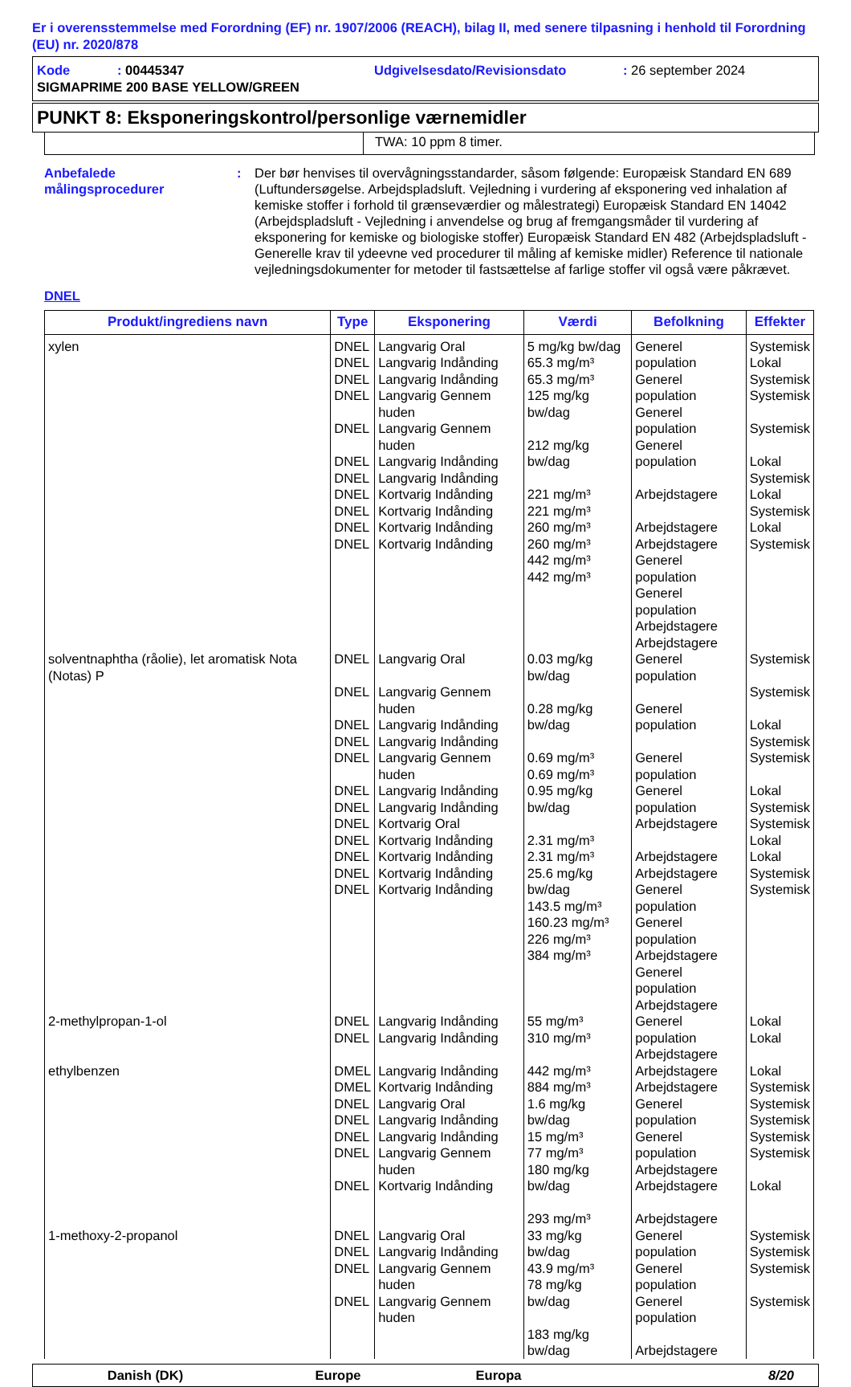Er i overensstemmelse med Forordning (EF) nr. 1907/2006 (REACH), bilag II, med senere tilpasning i henhold til Forordning (EU) nr. 2020/878
| Kode | : 00445347 | Udgivelsesdato/Revisionsdato | : 26 september 2024 |
| SIGMAPRIME 200 BASE YELLOW/GREEN | | | |
PUNKT 8: Eksponeringskontrol/personlige værnemidler
TWA: 10 ppm 8 timer.
Anbefalede målingsprocedurer
: Der bør henvises til overvågningsstandarder, såsom følgende: Europæisk Standard EN 689 (Luftundersøgelse. Arbejdspladsluft. Vejledning i vurdering af eksponering ved inhalation af kemiske stoffer i forhold til grænseværdier og målestrategi) Europæisk Standard EN 14042 (Arbejdspladsluft - Vejledning i anvendelse og brug af fremgangsmåder til vurdering af eksponering for kemiske og biologiske stoffer) Europæisk Standard EN 482 (Arbejdspladsluft - Generelle krav til ydeevne ved procedurer til måling af kemiske midler) Reference til nationale vejledningsdokumenter for metoder til fastsættelse af farlige stoffer vil også være påkrævet.
DNEL
| Produkt/ingrediens navn | Type | Eksponering | Værdi | Befolkning | Effekter |
| --- | --- | --- | --- | --- | --- |
| xylen | DNEL DNEL DNEL DNEL DNEL DNEL DNEL DNEL DNEL DNEL DNEL | Langvarig Oral Langvarig Indånding Langvarig Indånding Langvarig Gennem huden Langvarig Gennem huden Langvarig Indånding Langvarig Indånding Kortvarig Indånding Kortvarig Indånding Kortvarig Indånding Kortvarig Indånding | 5 mg/kg bw/dag 65.3 mg/m³ 65.3 mg/m³ 125 mg/kg bw/dag 212 mg/kg bw/dag 221 mg/m³ 221 mg/m³ 260 mg/m³ 260 mg/m³ 442 mg/m³ 442 mg/m³ | Generel population Generel population Generel population Generel population Arbejdstagere Arbejdstagere Arbejdstagere Generel population Generel population Arbejdstagere Arbejdstagere | Systemisk Lokal Systemisk Systemisk Systemisk Lokal Systemisk Lokal Systemisk Lokal Systemisk |
| solventnaphtha (råolie), let aromatisk Nota (Notas) P | DNEL DNEL DNEL DNEL DNEL DNEL DNEL DNEL DNEL DNEL DNEL DNEL | Langvarig Oral Langvarig Gennem huden Langvarig Indånding Langvarig Indånding Langvarig Gennem huden Langvarig Indånding Langvarig Indånding Kortvarig Oral Kortvarig Indånding Kortvarig Indånding Kortvarig Indånding Kortvarig Indånding | 0.03 mg/kg bw/dag 0.28 mg/kg bw/dag 0.69 mg/m³ 0.69 mg/m³ 0.95 mg/kg bw/dag 2.31 mg/m³ 2.31 mg/m³ 25.6 mg/kg bw/dag 143.5 mg/m³ 160.23 mg/m³ 226 mg/m³ 384 mg/m³ | Generel population Generel population Generel population Generel population Arbejdstagere Arbejdstagere Arbejdstagere Generel population Generel population Arbejdstagere Generel population Arbejdstagere | Systemisk Systemisk Lokal Systemisk Systemisk Lokal Systemisk Systemisk Lokal Lokal Systemisk Systemisk |
| 2-methylpropan-1-ol | DNEL DNEL | Langvarig Indånding Langvarig Indånding | 55 mg/m³ 310 mg/m³ | Generel population Arbejdstagere | Lokal Lokal |
| ethylbenzen | DMEL DMEL DNEL DNEL DNEL DNEL DNEL | Langvarig Indånding Kortvarig Indånding Langvarig Oral Langvarig Indånding Langvarig Indånding Langvarig Gennem huden Kortvarig Indånding | 442 mg/m³ 884 mg/m³ 1.6 mg/kg bw/dag 15 mg/m³ 77 mg/m³ 180 mg/kg bw/dag 293 mg/m³ | Arbejdstagere Arbejdstagere Generel population Generel population Arbejdstagere Arbejdstagere Arbejdstagere | Lokal Systemisk Systemisk Systemisk Systemisk Systemisk Lokal |
| 1-methoxy-2-propanol | DNEL DNEL DNEL DNEL | Langvarig Oral Langvarig Indånding Langvarig Gennem huden Langvarig Gennem huden | 33 mg/kg bw/dag 43.9 mg/m³ 78 mg/kg bw/dag 183 mg/kg bw/dag | Generel population Generel population Generel population Arbejdstagere | Systemisk Systemisk Systemisk Systemisk |
Danish (DK) Europe Europa 8/20